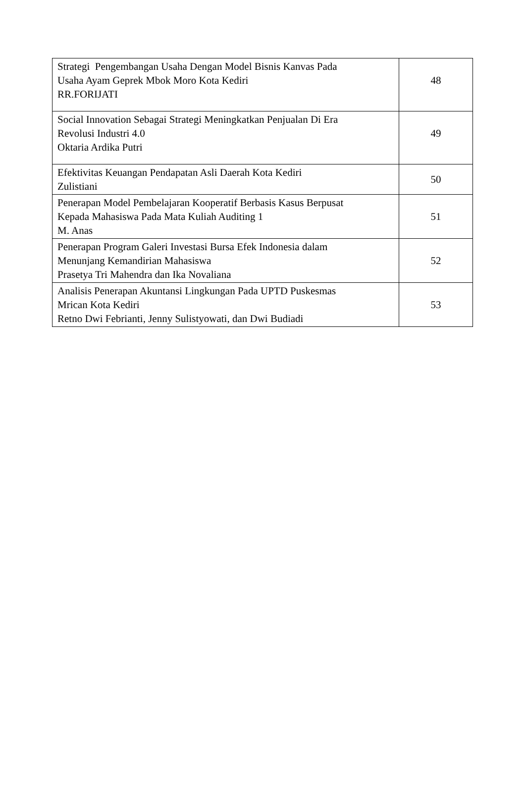| Strategi Pengembangan Usaha Dengan Model Bisnis Kanvas Pada Usaha Ayam Geprek Mbok Moro Kota Kediri RR.FORIJATI | 48 |
| Social Innovation Sebagai Strategi Meningkatkan Penjualan Di Era Revolusi Industri 4.0 Oktaria Ardika Putri | 49 |
| Efektivitas Keuangan Pendapatan Asli Daerah Kota Kediri Zulistiani | 50 |
| Penerapan Model Pembelajaran Kooperatif Berbasis Kasus Berpusat Kepada Mahasiswa Pada Mata Kuliah Auditing 1 M. Anas | 51 |
| Penerapan Program Galeri Investasi Bursa Efek Indonesia dalam Menunjang Kemandirian Mahasiswa Prasetya Tri Mahendra dan Ika Novaliana | 52 |
| Analisis Penerapan Akuntansi Lingkungan Pada UPTD Puskesmas Mrican Kota Kediri Retno Dwi Febrianti, Jenny Sulistyowati, dan Dwi Budiadi | 53 |